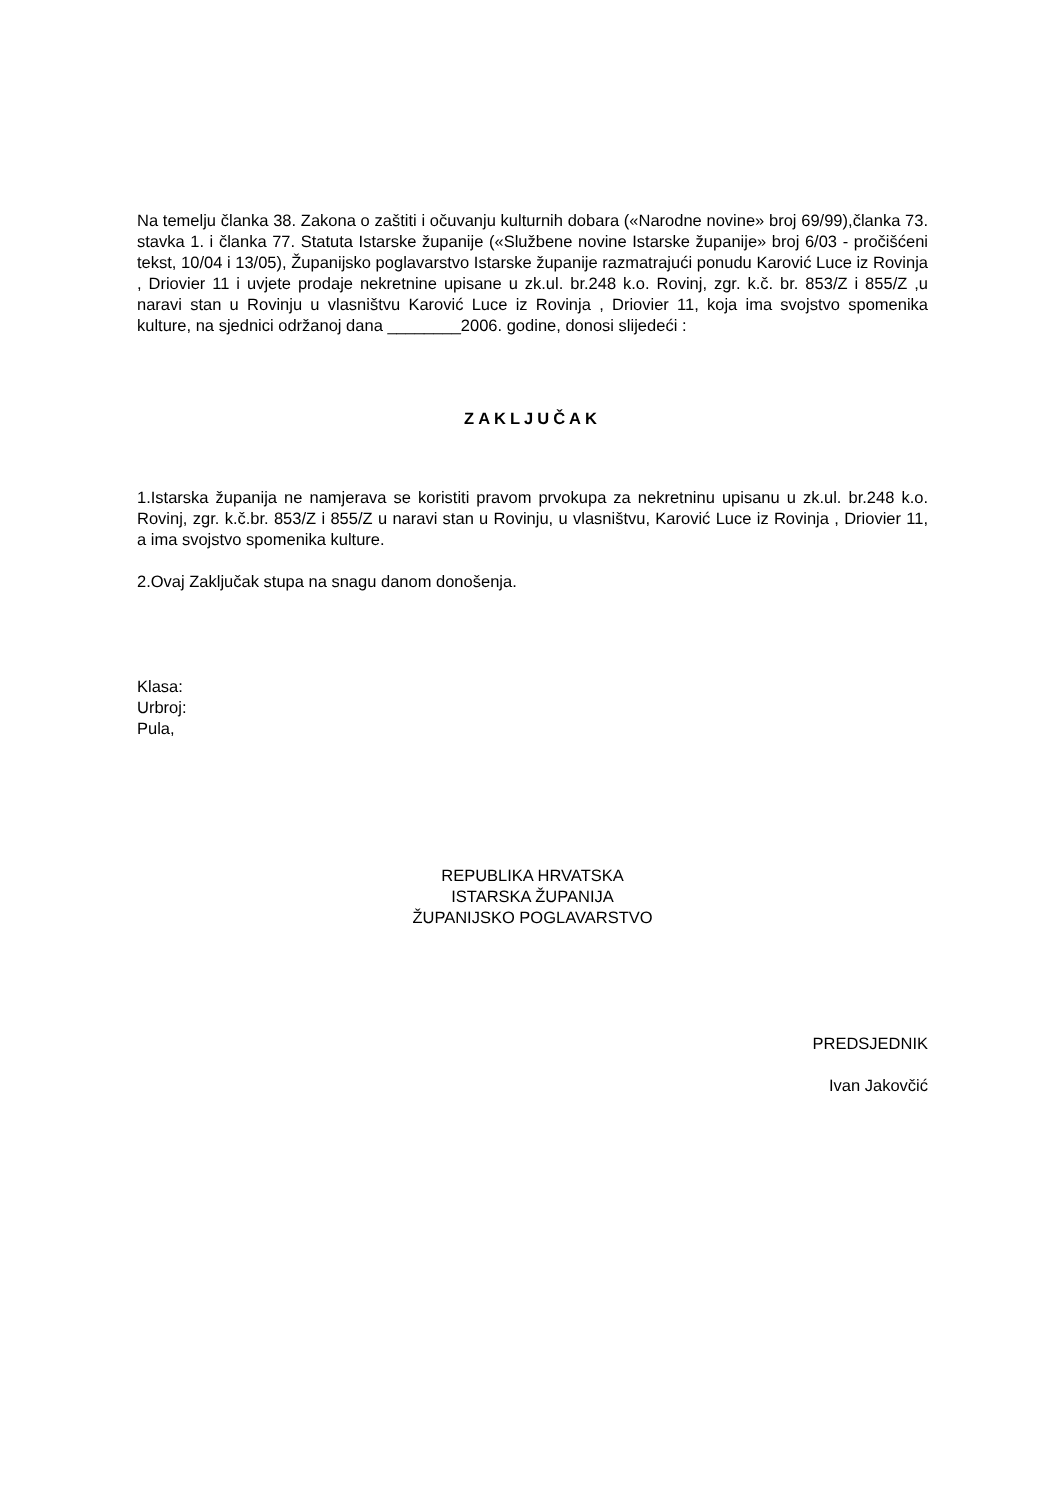Na temelju članka 38. Zakona o zaštiti i očuvanju kulturnih dobara («Narodne novine» broj 69/99),članka 73. stavka 1. i članka 77. Statuta Istarske županije («Službene novine Istarske županije» broj 6/03 - pročišćeni tekst, 10/04 i 13/05), Županijsko poglavarstvo Istarske županije razmatrajući ponudu Karović Luce iz Rovinja , Driovier 11 i uvjete prodaje nekretnine upisane u zk.ul. br.248 k.o. Rovinj, zgr. k.č. br. 853/Z i 855/Z ,u naravi stan u Rovinju u vlasništvu Karović Luce iz Rovinja , Driovier 11, koja ima svojstvo spomenika kulture, na sjednici održanoj dana ________2006. godine, donosi slijedeći :
ZAKLJUČAK
1.Istarska županija ne namjerava se koristiti pravom prvokupa za nekretninu upisanu u zk.ul. br.248 k.o. Rovinj, zgr. k.č.br. 853/Z i 855/Z u naravi stan u Rovinju, u vlasništvu, Karović Luce iz Rovinja , Driovier 11, a ima svojstvo spomenika kulture.
2.Ovaj Zaključak stupa na snagu danom donošenja.
Klasa:
Urbroj:
Pula,
REPUBLIKA HRVATSKA
ISTARSKA ŽUPANIJA
ŽUPANIJSKO POGLAVARSTVO
PREDSJEDNIK
Ivan Jakovčić